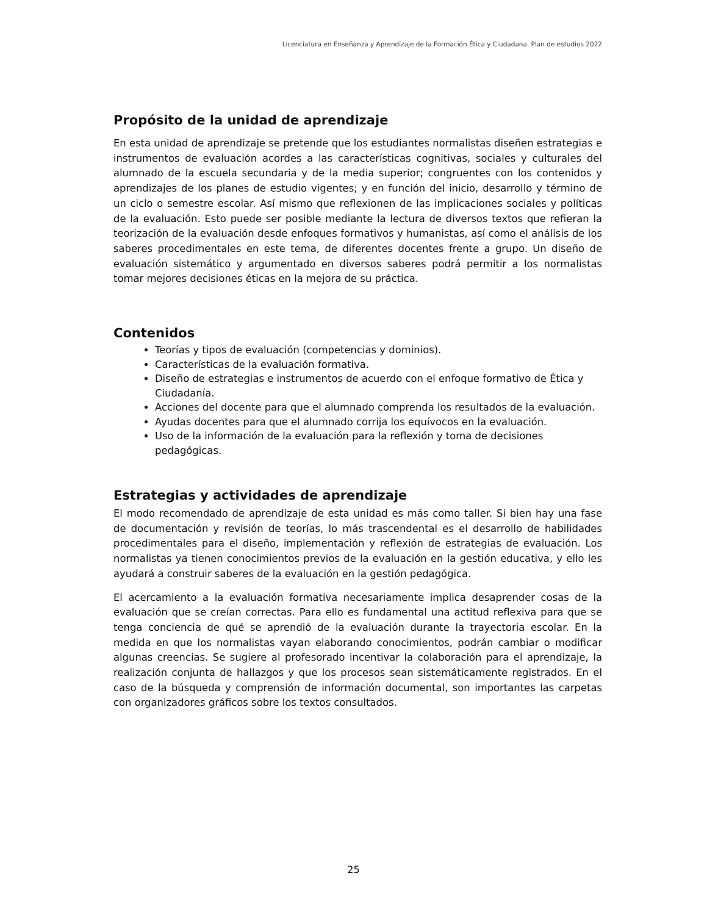Licenciatura en Enseñanza y Aprendizaje de la Formación Ética y Ciudadana. Plan de estudios 2022
Propósito de la unidad de aprendizaje
En esta unidad de aprendizaje se pretende que los estudiantes normalistas diseñen estrategias e instrumentos de evaluación acordes a las características cognitivas, sociales y culturales del alumnado de la escuela secundaria y de la media superior; congruentes con los contenidos y aprendizajes de los planes de estudio vigentes; y en función del inicio, desarrollo y término de un ciclo o semestre escolar. Así mismo que reflexionen de las implicaciones sociales y políticas de la evaluación. Esto puede ser posible mediante la lectura de diversos textos que refieran la teorización de la evaluación desde enfoques formativos y humanistas, así como el análisis de los saberes procedimentales en este tema, de diferentes docentes frente a grupo. Un diseño de evaluación sistemático y argumentado en diversos saberes podrá permitir a los normalistas tomar mejores decisiones éticas en la mejora de su práctica.
Contenidos
Teorías y tipos de evaluación (competencias y dominios).
Características de la evaluación formativa.
Diseño de estrategias e instrumentos de acuerdo con el enfoque formativo de Ética y Ciudadanía.
Acciones del docente para que el alumnado comprenda los resultados de la evaluación.
Ayudas docentes para que el alumnado corrija los equívocos en la evaluación.
Uso de la información de la evaluación para la reflexión y toma de decisiones pedagógicas.
Estrategias y actividades de aprendizaje
El modo recomendado de aprendizaje de esta unidad es más como taller. Si bien hay una fase de documentación y revisión de teorías, lo más trascendental es el desarrollo de habilidades procedimentales para el diseño, implementación y reflexión de estrategias de evaluación. Los normalistas ya tienen conocimientos previos de la evaluación en la gestión educativa, y ello les ayudará a construir saberes de la evaluación en la gestión pedagógica.
El acercamiento a la evaluación formativa necesariamente implica desaprender cosas de la evaluación que se creían correctas. Para ello es fundamental una actitud reflexiva para que se tenga conciencia de qué se aprendió de la evaluación durante la trayectoria escolar. En la medida en que los normalistas vayan elaborando conocimientos, podrán cambiar o modificar algunas creencias. Se sugiere al profesorado incentivar la colaboración para el aprendizaje, la realización conjunta de hallazgos y que los procesos sean sistemáticamente registrados. En el caso de la búsqueda y comprensión de información documental, son importantes las carpetas con organizadores gráficos sobre los textos consultados.
25